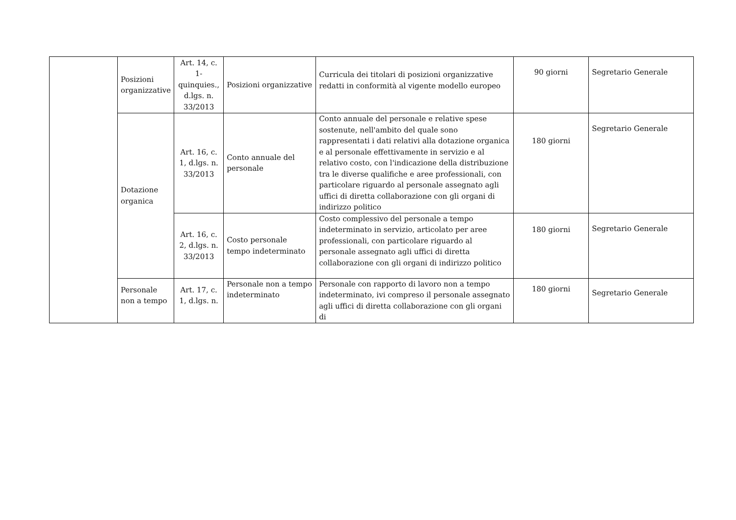| | Posizioni organizzative | Art. 14, c. 1-quinquies., d.lgs. n. 33/2013 | Posizioni organizzative | Curricula dei titolari di posizioni organizzative redatti in conformità al vigente modello europeo | 90 giorni | Segretario Generale |
| | Dotazione organica | Art. 16, c. 1, d.lgs. n. 33/2013 | Conto annuale del personale | Conto annuale del personale e relative spese sostenute, nell'ambito del quale sono rappresentati i dati relativi alla dotazione organica e al personale effettivamente in servizio e al relativo costo, con l'indicazione della distribuzione tra le diverse qualifiche e aree professionali, con particolare riguardo al personale assegnato agli uffici di diretta collaborazione con gli organi di indirizzo politico | 180 giorni | Segretario Generale |
| | | Art. 16, c. 2, d.lgs. n. 33/2013 | Costo personale tempo indeterminato | Costo complessivo del personale a tempo indeterminato in servizio, articolato per aree professionali, con particolare riguardo al personale assegnato agli uffici di diretta collaborazione con gli organi di indirizzo politico | 180 giorni | Segretario Generale |
| | Personale non a tempo | Art. 17, c. 1, d.lgs. n. | Personale non a tempo indeterminato | Personale con rapporto di lavoro non a tempo indeterminato, ivi compreso il personale assegnato agli uffici di diretta collaborazione con gli organi di | 180 giorni | Segretario Generale |